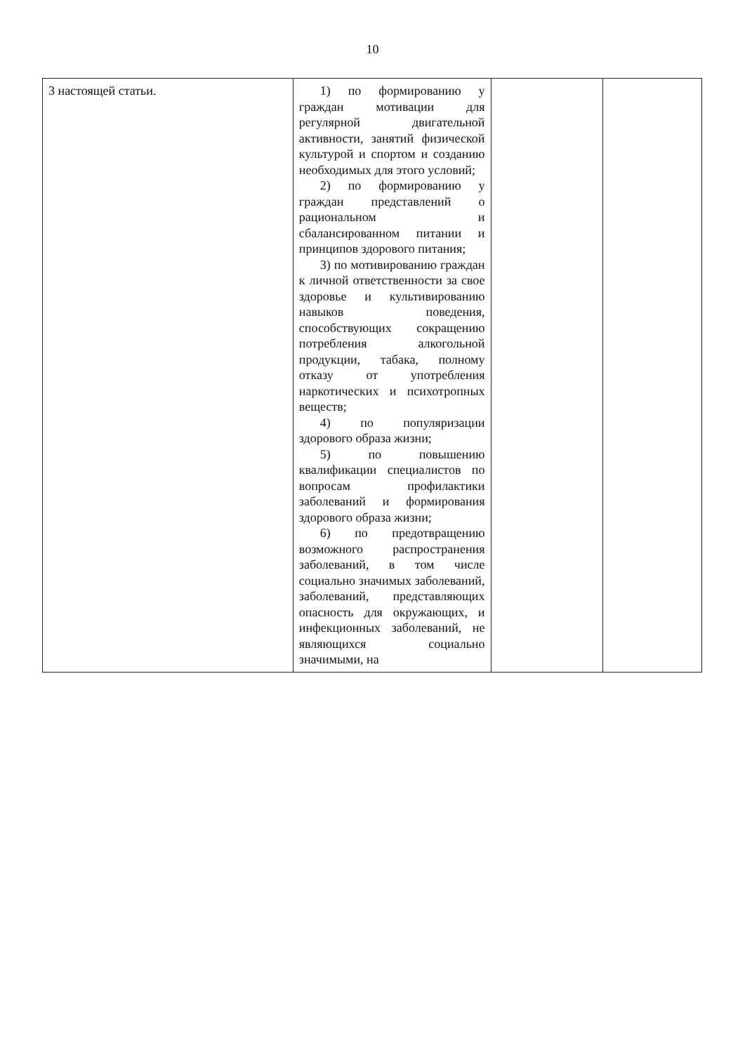10
| 3 настоящей статьи. | 1) по формированию у граждан мотивации для регулярной двигательной активности, занятий физической культурой и спортом и созданию необходимых для этого условий; 2) по формированию у граждан представлений о рациональном и сбалансированном питании и принципов здорового питания; 3) по мотивированию граждан к личной ответственности за свое здоровье и культивированию навыков поведения, способствующих сокращению потребления алкогольной продукции, табака, полному отказу от употребления наркотических и психотропных веществ; 4) по популяризации здорового образа жизни; 5) по повышению квалификации специалистов по вопросам профилактики заболеваний и формирования здорового образа жизни; 6) по предотвращению возможного распространения заболеваний, в том числе социально значимых заболеваний, заболеваний, представляющих опасность для окружающих, и инфекционных заболеваний, не являющихся социально значимыми, на | | |